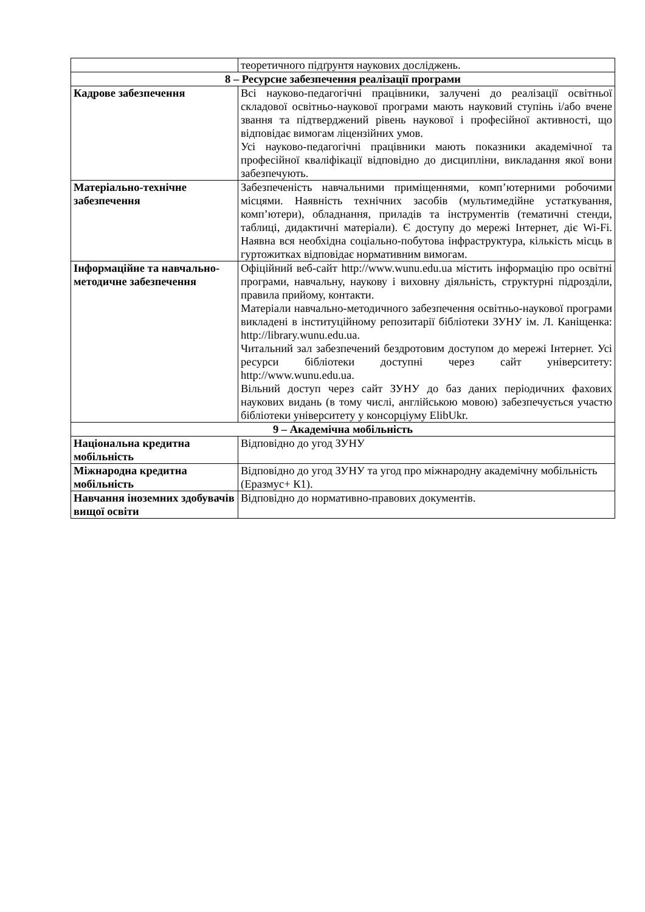| | теоретичного підґрунтя наукових досліджень. |
| 8 – Ресурсне забезпечення реалізації програми | |
| Кадрове забезпечення | Всі науково-педагогічні працівники, залучені до реалізації освітньої складової освітньо-наукової програми мають науковий ступінь і/або вчене звання та підтверджений рівень наукової і професійної активності, що відповідає вимогам ліцензійних умов. Усі науково-педагогічні працівники мають показники академічної та професійної кваліфікації відповідно до дисципліни, викладання якої вони забезпечують. |
| Матеріально-технічне забезпечення | Забезпеченість навчальними приміщеннями, комп’ютерними робочими місцями. Наявність технічних засобів (мультимедійне устаткування, комп’ютери), обладнання, приладів та інструментів (тематичні стенди, таблиці, дидактичні матеріали). Є доступу до мережі Інтернет, діє Wi-Fi. Наявна вся необхідна соціально-побутова інфраструктура, кількість місць в гуртожитках відповідає нормативним вимогам. |
| Інформаційне та навчально-методичне забезпечення | Офіційний веб-сайт http://www.wunu.edu.ua містить інформацію про освітні програми, навчальну, наукову і виховну діяльність, структурні підрозділи, правила прийому, контакти. Матеріали навчально-методичного забезпечення освітньо-наукової програми викладені в інституційному репозитарії бібліотеки ЗУНУ ім. Л. Каніщенка: http://library.wunu.edu.ua. Читальний зал забезпечений бездротовим доступом до мережі Інтернет. Усі ресурси бібліотеки доступні через сайт університету: http://www.wunu.edu.ua. Вільний доступ через сайт ЗУНУ до баз даних періодичних фахових наукових видань (в тому числі, англійською мовою) забезпечується участю бібліотеки університету у консорціуму ElibUkr. |
| 9 – Академічна мобільність | |
| Національна кредитна мобільність | Відповідно до угод ЗУНУ |
| Міжнародна кредитна мобільність | Відповідно до угод ЗУНУ та угод про міжнародну академічну мобільність (Еразмус+ К1). |
| Навчання іноземних здобувачів вищої освіти | Відповідно до нормативно-правових документів. |